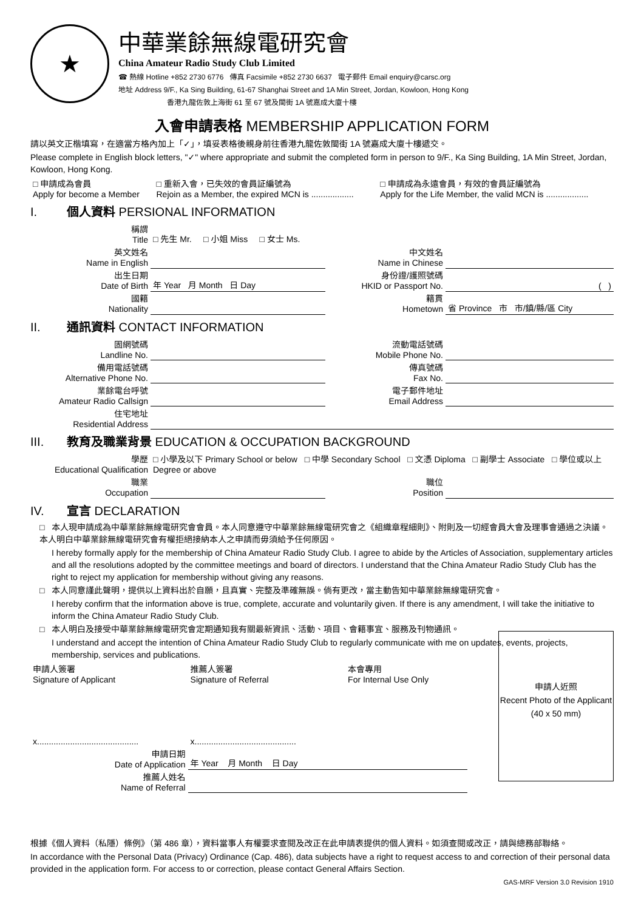★
中華業餘無線電研究會
China Amateur Radio Study Club Limited
☎ 熱線 Hotline +852 2730 6776 傳真 Facsimile +852 2730 6637 電子郵件 Email enquiry@carsc.org
地址 Address 9/F., Ka Sing Building, 61-67 Shanghai Street and 1A Min Street, Jordan, Kowloon, Hong Kong
香港九龍佐敦上海街 61 至 67 號及閩街 1A 號嘉成大廈十樓
入會申請表格 MEMBERSHIP APPLICATION FORM
請以英文正楷填寫，在適當方格內加上「✓」，填妥表格後親身前往香港九龍佐敦閩街 1A 號嘉成大廈十樓遞交。
Please complete in English block letters, "✓" where appropriate and submit the completed form in person to 9/F., Ka Sing Building, 1A Min Street, Jordan, Kowloon, Hong Kong.
| □ 申請成為會員 Apply for become a Member | □ 重新入會，已失效的會員証編號為 Rejoin as a Member, the expired MCN is .................. | □ 申請成為永遠會員，有效的會員証編號為 Apply for the Life Member, the valid MCN is .................. |
I. 個人資料 PERSIONAL INFORMATION
| 稱謂 Title | □ 先生 Mr. □ 小姐 Miss □ 女士 Ms. | | |
| 英文姓名 Name in English | | 中文姓名 Name in Chinese | |
| 出生日期 Date of Birth | 年 Year 月 Month 日 Day | 身份證/護照號碼 HKID or Passport No. | ( ) |
| 國籍 Nationality | | 籍貫 Hometown | 省 Province 市 市/鎮/縣/區 City |
II. 通訊資料 CONTACT INFORMATION
| 固網號碼 Landline No. | | 流動電話號碼 Mobile Phone No. | |
| 備用電話號碼 Alternative Phone No. | | 傳真號碼 Fax No. | |
| 業餘電台呼號 Amateur Radio Callsign | | 電子郵件地址 Email Address | |
| 住宅地址 Residential Address | | | |
III. 教育及職業背景 EDUCATION & OCCUPATION BACKGROUND
| 學歷 Educational Qualification | □ 小學及以下 Primary School or below □ 中學 Secondary School □ 文憑 Diploma □ 副學士 Associate □ 學位或以上 Degree or above | | |
| 職業 Occupation | | 職位 Position | |
IV. 宣言 DECLARATION
□ 本人現申請成為中華業餘無線電研究會會員。本人同意遵守中華業餘無線電研究會之《組織章程細則》、附則及一切經會員大會及理事會通過之決議。本人明白中華業餘無線電研究會有權拒絕接納本人之申請而毋須給予任何原因。
I hereby formally apply for the membership of China Amateur Radio Study Club. I agree to abide by the Articles of Association, supplementary articles and all the resolutions adopted by the committee meetings and board of directors. I understand that the China Amateur Radio Study Club has the right to reject my application for membership without giving any reasons.
□ 本人同意謹此聲明，提供以上資料出於自願，且真實、完整及準確無誤。倘有更改，當主動告知中華業餘無線電研究會。
I hereby confirm that the information above is true, complete, accurate and voluntarily given. If there is any amendment, I will take the initiative to inform the China Amateur Radio Study Club.
□ 本人明白及接受中華業餘無線電研究會定期通知我有關最新資訊、活動、項目、會籍事宜、服務及刊物通訊。
I understand and accept the intention of China Amateur Radio Study Club to regularly communicate with me on updates, events, projects, membership, services and publications.
| 申請人簽署 Signature of Applicant | 推薦人簽署 Signature of Referral | 本會專用 For Internal Use Only |
| x........................................... | x........................................... | |
| 申請日期 Date of Application | 年 Year 月 Month 日 Day | |
| 推薦人姓名 Name of Referral | | |
申請人近照
Recent Photo of the Applicant
(40 x 50 mm)
根據《個人資料（私隱）條例》（第 486 章），資料當事人有權要求查閱及改正在此申請表提供的個人資料。如須查閱或改正，請與總務部聯絡。
In accordance with the Personal Data (Privacy) Ordinance (Cap. 486), data subjects have a right to request access to and correction of their personal data provided in the application form. For access to or correction, please contact General Affairs Section.
GAS-MRF Version 3.0 Revision 1910